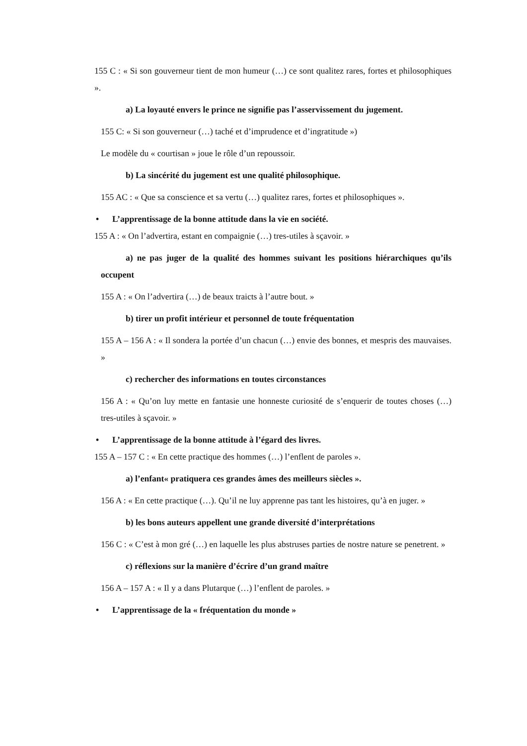155 C : « Si son gouverneur tient de mon humeur (…) ce sont qualitez rares, fortes et philosophiques ».
a) La loyauté envers le prince ne signifie pas l’asservissement du jugement.
155 C: « Si son gouverneur (…) taché et d’imprudence et d’ingratitude »)
Le modèle du « courtisan » joue le rôle d’un repoussoir.
b) La sincérité du jugement est une qualité philosophique.
155 AC : « Que sa conscience et sa vertu (…) qualitez rares, fortes et philosophiques ».
• L’apprentissage de la bonne attitude dans la vie en société.
155 A : « On l’advertira, estant en compaignie (…) tres-utiles à sçavoir. »
a) ne pas juger de la qualité des hommes suivant les positions hiérarchiques qu’ils occupent
155 A : « On l’advertira (…) de beaux traicts à l’autre bout. »
b) tirer un profit intérieur et personnel de toute fréquentation
155 A – 156 A : « Il sondera la portée d’un chacun (…) envie des bonnes, et mespris des mauvaises. »
c) rechercher des informations en toutes circonstances
156 A : « Qu’on luy mette en fantasie une honneste curiosité de s’enquerir de toutes choses (…) tres-utiles à sçavoir. »
• L’apprentissage de la bonne attitude à l’égard des livres.
155 A – 157 C : « En cette practique des hommes (…) l’enflent de paroles ».
a) l’enfant« pratiquera ces grandes âmes des meilleurs siècles ».
156 A : « En cette practique (…). Qu’il ne luy apprenne pas tant les histoires, qu’à en juger. »
b) les bons auteurs appellent une grande diversité d’interprétations
156 C : « C’est à mon gré (…) en laquelle les plus abstruses parties de nostre nature se penetrent. »
c) réflexions sur la manière d’écrire d’un grand maître
156 A – 157 A : « Il y a dans Plutarque (…) l’enflent de paroles. »
• L’apprentissage de la « fréquentation du monde »